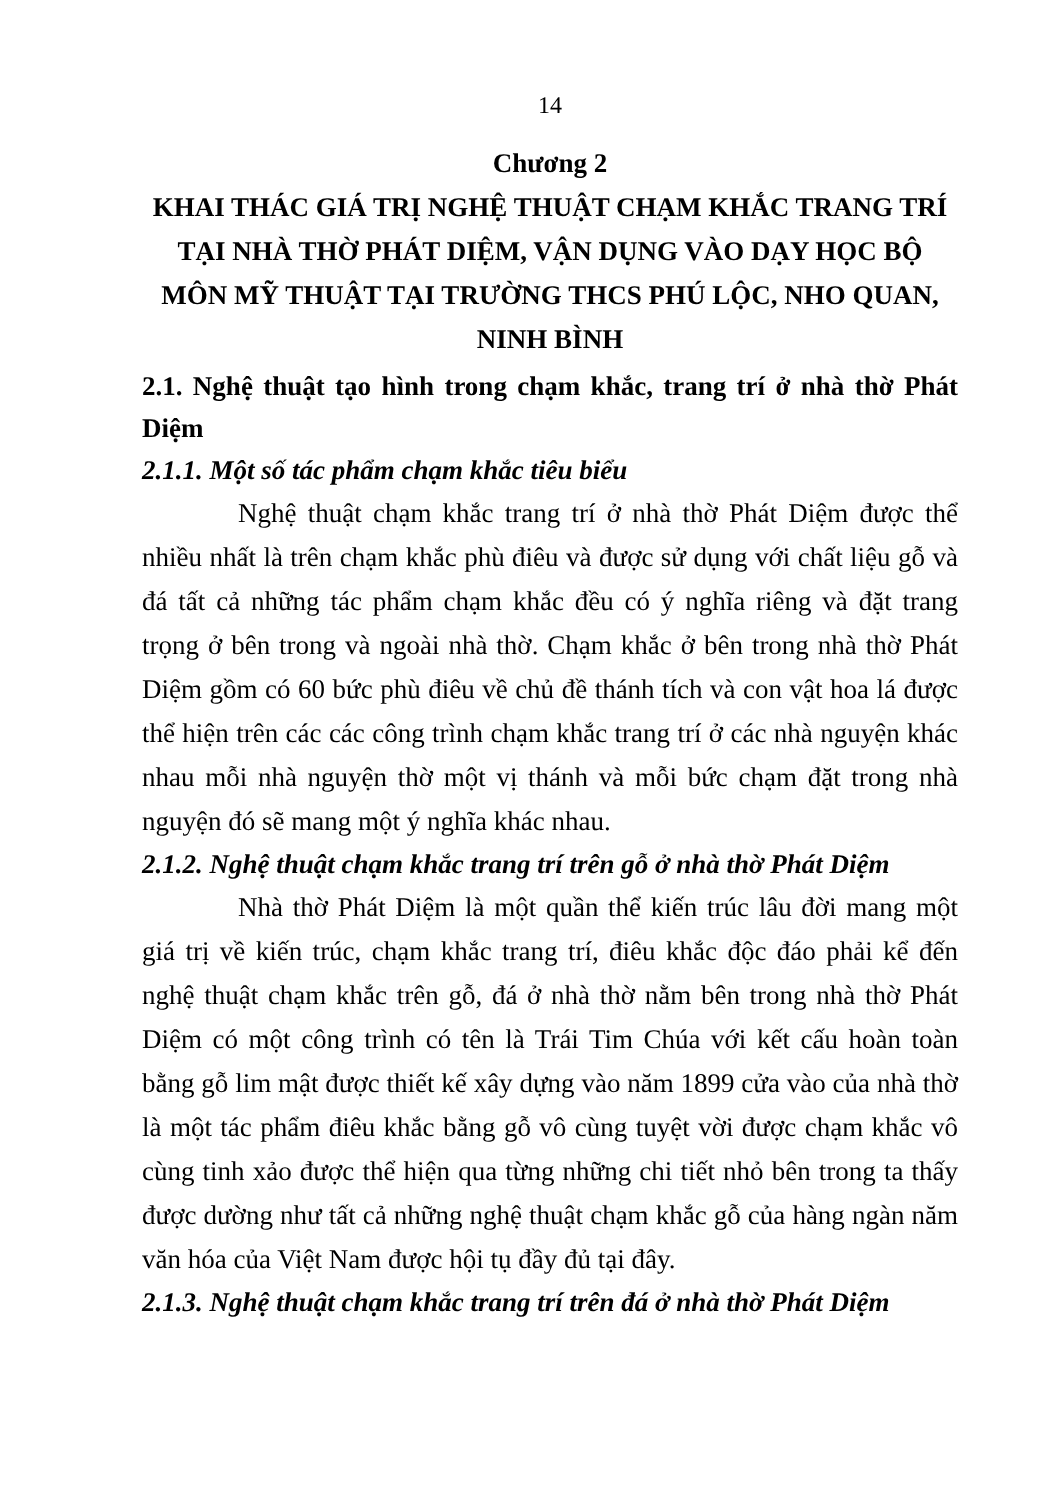14
Chương 2
KHAI THÁC GIÁ TRỊ NGHỆ THUẬT CHẠM KHẮC TRANG TRÍ TẠI NHÀ THỜ PHÁT DIỆM, VẬN DỤNG VÀO DẠY HỌC BỘ MÔN MỸ THUẬT TẠI TRƯỜNG THCS PHÚ LỘC, NHO QUAN, NINH BÌNH
2.1. Nghệ thuật tạo hình trong chạm khắc, trang trí ở nhà thờ Phát Diệm
2.1.1. Một số tác phẩm chạm khắc tiêu biểu
Nghệ thuật chạm khắc trang trí ở nhà thờ Phát Diệm được thể nhiều nhất là trên chạm khắc phù điêu và được sử dụng với chất liệu gỗ và đá tất cả những tác phẩm chạm khắc đều có ý nghĩa riêng và đặt trang trọng ở bên trong và ngoài nhà thờ. Chạm khắc ở bên trong nhà thờ Phát Diệm gồm có 60 bức phù điêu về chủ đề thánh tích và con vật hoa lá được thể hiện trên các các công trình chạm khắc trang trí ở các nhà nguyện khác nhau mỗi nhà nguyện thờ một vị thánh và mỗi bức chạm đặt trong nhà nguyện đó sẽ mang một ý nghĩa khác nhau.
2.1.2. Nghệ thuật chạm khắc trang trí trên gỗ ở nhà thờ Phát Diệm
Nhà thờ Phát Diệm là một quần thể kiến trúc lâu đời mang một giá trị về kiến trúc, chạm khắc trang trí, điêu khắc độc đáo phải kể đến nghệ thuật chạm khắc trên gỗ, đá ở nhà thờ nằm bên trong nhà thờ Phát Diệm có một công trình có tên là Trái Tim Chúa với kết cấu hoàn toàn bằng gỗ lim mật được thiết kế xây dựng vào năm 1899 cửa vào của nhà thờ là một tác phẩm điêu khắc bằng gỗ vô cùng tuyệt vời được chạm khắc vô cùng tinh xảo được thể hiện qua từng những chi tiết nhỏ bên trong ta thấy được dường như tất cả những nghệ thuật chạm khắc gỗ của hàng ngàn năm văn hóa của Việt Nam được hội tụ đầy đủ tại đây.
2.1.3. Nghệ thuật chạm khắc trang trí trên đá ở nhà thờ Phát Diệm